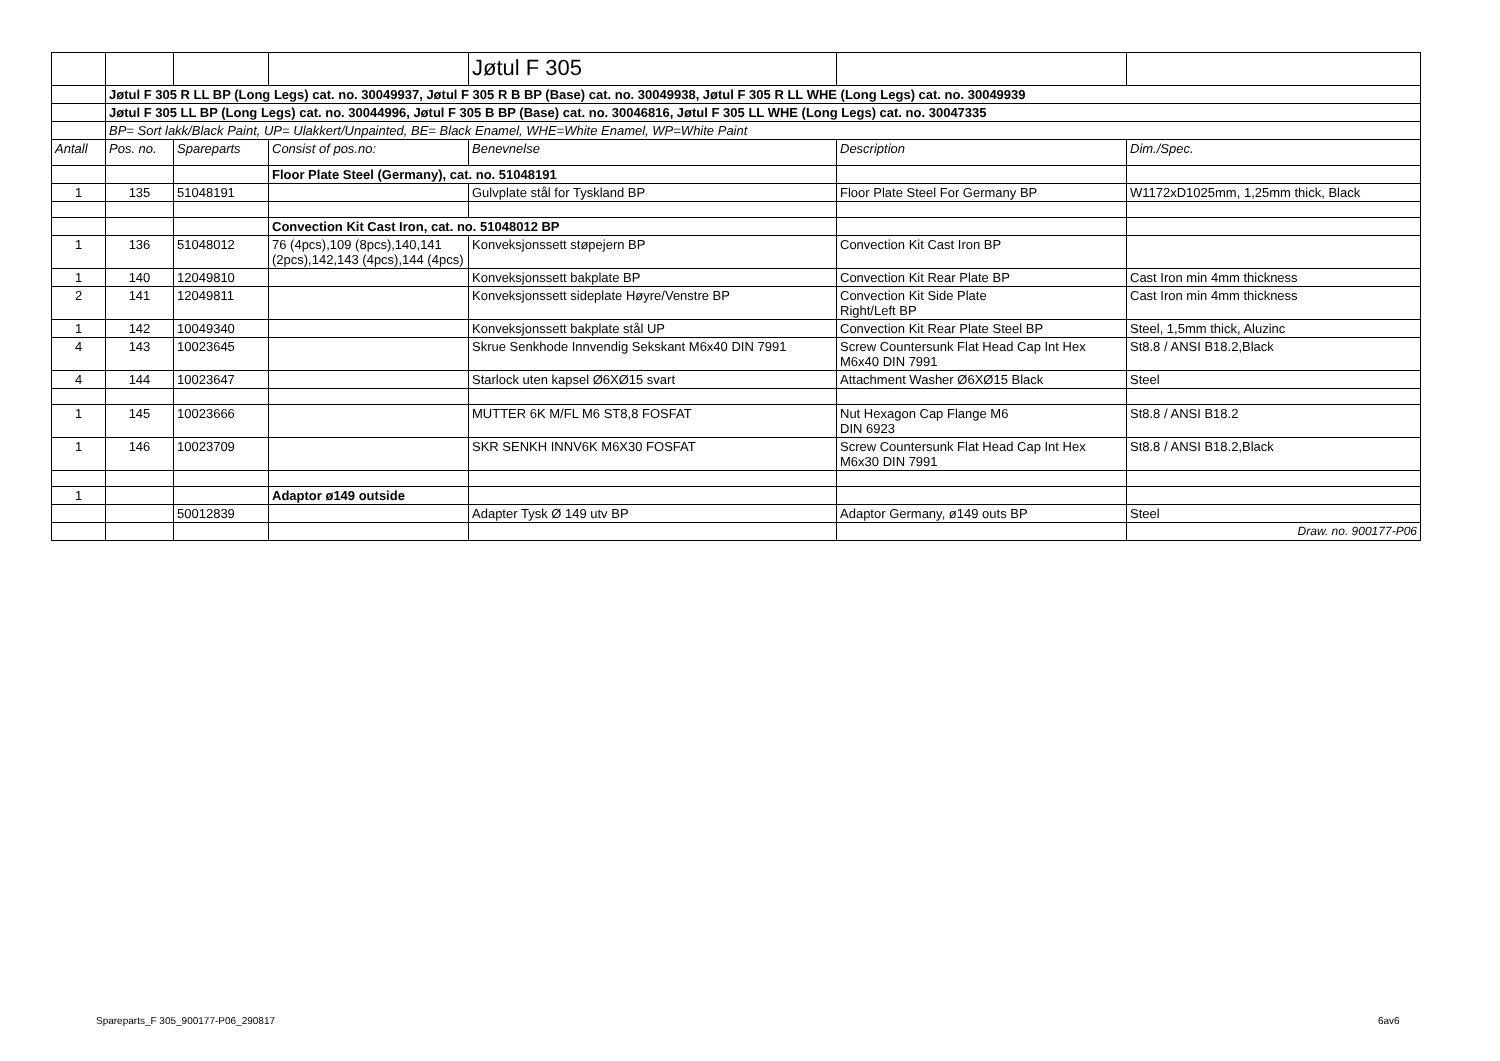| | | | | Jøtul F 305 | | |
| | Jøtul F 305 R LL BP (Long Legs) cat. no. 30049937, Jøtul F 305 R B BP (Base) cat. no. 30049938, Jøtul F 305 R LL WHE (Long Legs) cat. no. 30049939 | | | | | |
| | Jøtul F 305 LL BP (Long Legs) cat. no. 30044996, Jøtul F 305 B BP (Base) cat. no. 30046816, Jøtul F 305 LL WHE (Long Legs) cat. no. 30047335 | | | | | |
| | BP= Sort lakk/Black Paint, UP= Ulakkert/Unpainted, BE= Black Enamel, WHE=White Enamel, WP=White Paint | | | | | |
| Antall | Pos. no. | Spareparts | Consist of pos.no: | Benevnelse | Description | Dim./Spec. |
| | | | Floor Plate Steel (Germany), cat. no. 51048191 | | | |
| 1 | 135 | 51048191 | | Gulvplate stål for Tyskland BP | Floor Plate Steel For Germany BP | W1172xD1025mm, 1,25mm thick, Black |
| | | | Convection Kit Cast Iron, cat. no. 51048012 BP | | | |
| 1 | 136 | 51048012 | 76 (4pcs),109 (8pcs),140,141 (2pcs),142,143 (4pcs),144 (4pcs) | Konveksjonssett støpejern BP | Convection Kit Cast Iron BP | |
| 1 | 140 | 12049810 | | Konveksjonssett bakplate BP | Convection Kit Rear Plate BP | Cast Iron min 4mm thickness |
| 2 | 141 | 12049811 | | Konveksjonssett sideplate Høyre/Venstre BP | Convection Kit Side Plate Right/Left BP | Cast Iron min 4mm thickness |
| 1 | 142 | 10049340 | | Konveksjonssett bakplate stål UP | Convection Kit Rear Plate Steel BP | Steel, 1,5mm thick, Aluzinc |
| 4 | 143 | 10023645 | | Skrue Senkhode Innvendig Sekskant M6x40 DIN 7991 | Screw Countersunk Flat Head Cap Int Hex M6x40 DIN 7991 | St8.8 / ANSI B18.2,Black |
| 4 | 144 | 10023647 | | Starlock uten kapsel Ø6XØ15 svart | Attachment Washer Ø6XØ15 Black | Steel |
| 1 | 145 | 10023666 | | MUTTER 6K M/FL M6 ST8,8 FOSFAT | Nut Hexagon Cap Flange M6 DIN 6923 | St8.8 / ANSI B18.2 |
| 1 | 146 | 10023709 | | SKR SENKH INNV6K M6X30 FOSFAT | Screw Countersunk Flat Head Cap Int Hex M6x30 DIN 7991 | St8.8 / ANSI B18.2,Black |
| 1 | | | Adaptor ø149 outside | | | |
| | | 50012839 | | Adapter Tysk Ø 149 utv BP | Adaptor Germany, ø149 outs BP | Steel |
| | | | | | | Draw. no. 900177-P06 |
Spareparts_F 305_900177-P06_290817
6av6